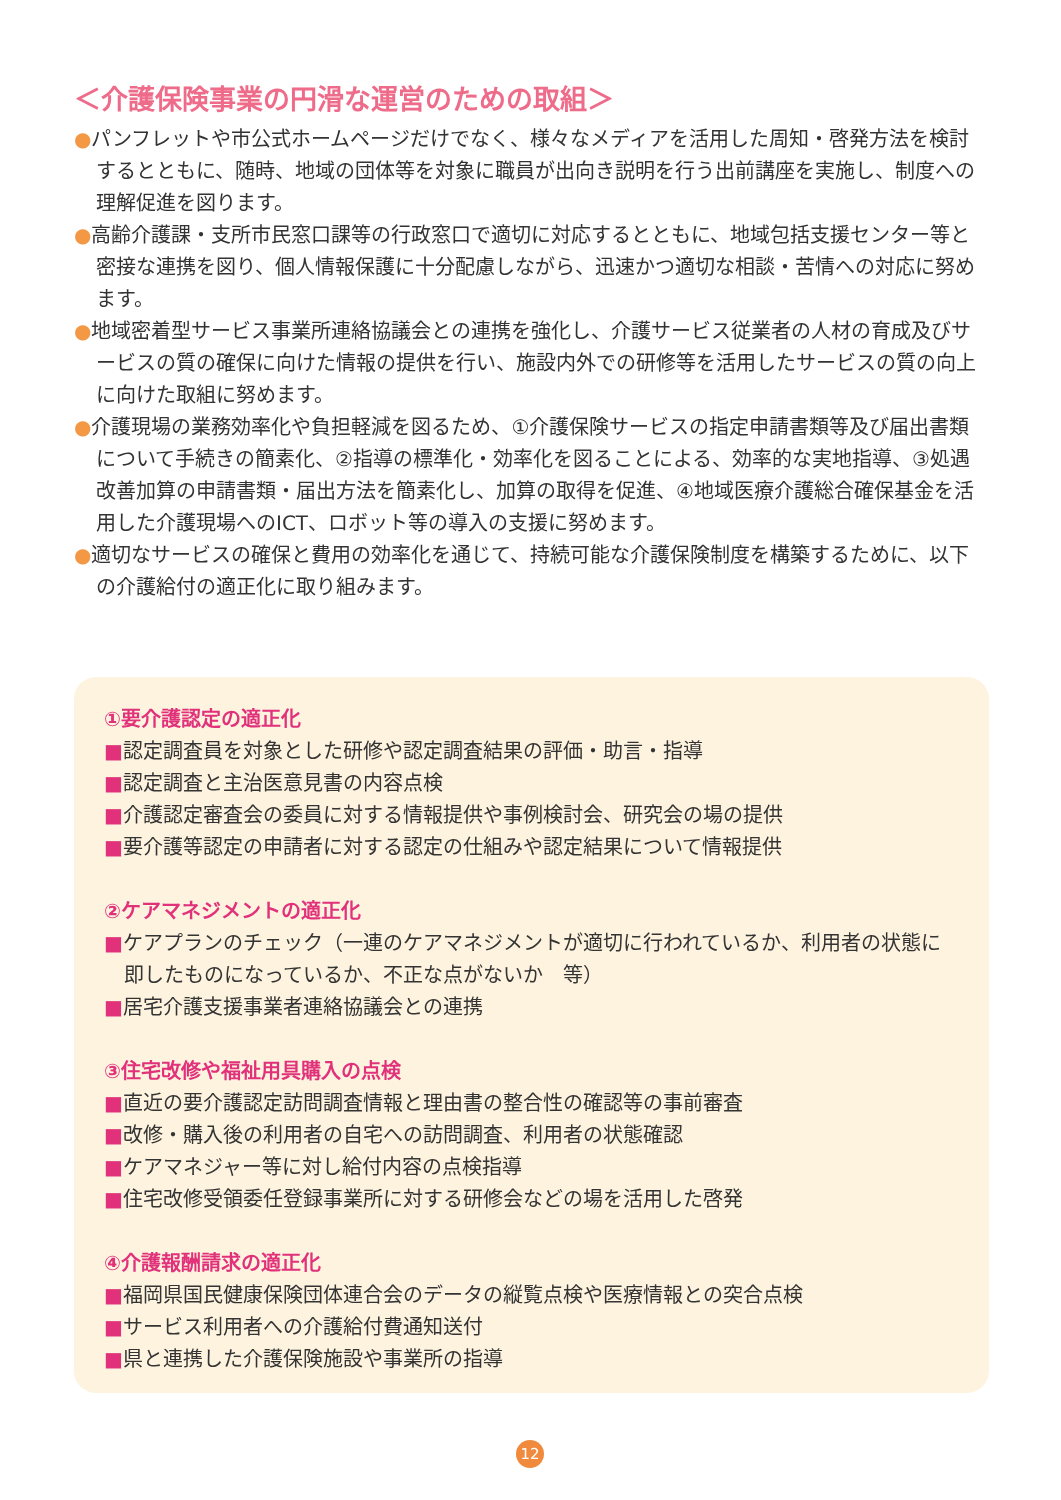＜介護保険事業の円滑な運営のための取組＞
●パンフレットや市公式ホームページだけでなく、様々なメディアを活用した周知・啓発方法を検討するとともに、随時、地域の団体等を対象に職員が出向き説明を行う出前講座を実施し、制度への理解促進を図ります。
●高齢介護課・支所市民窓口課等の行政窓口で適切に対応するとともに、地域包括支援センター等と密接な連携を図り、個人情報保護に十分配慮しながら、迅速かつ適切な相談・苦情への対応に努めます。
●地域密着型サービス事業所連絡協議会との連携を強化し、介護サービス従業者の人材の育成及びサービスの質の確保に向けた情報の提供を行い、施設内外での研修等を活用したサービスの質の向上に向けた取組に努めます。
●介護現場の業務効率化や負担軽減を図るため、①介護保険サービスの指定申請書類等及び届出書類について手続きの簡素化、②指導の標準化・効率化を図ることによる、効率的な実地指導、③処遇改善加算の申請書類・届出方法を簡素化し、加算の取得を促進、④地域医療介護総合確保基金を活用した介護現場へのICT、ロボット等の導入の支援に努めます。
●適切なサービスの確保と費用の効率化を通じて、持続可能な介護保険制度を構築するために、以下の介護給付の適正化に取り組みます。
①要介護認定の適正化
■認定調査員を対象とした研修や認定調査結果の評価・助言・指導
■認定調査と主治医意見書の内容点検
■介護認定審査会の委員に対する情報提供や事例検討会、研究会の場の提供
■要介護等認定の申請者に対する認定の仕組みや認定結果について情報提供
②ケアマネジメントの適正化
■ケアプランのチェック（一連のケアマネジメントが適切に行われているか、利用者の状態に即したものになっているか、不正な点がないか　等）
■居宅介護支援事業者連絡協議会との連携
③住宅改修や福祉用具購入の点検
■直近の要介護認定訪問調査情報と理由書の整合性の確認等の事前審査
■改修・購入後の利用者の自宅への訪問調査、利用者の状態確認
■ケアマネジャー等に対し給付内容の点検指導
■住宅改修受領委任登録事業所に対する研修会などの場を活用した啓発
④介護報酬請求の適正化
■福岡県国民健康保険団体連合会のデータの縦覧点検や医療情報との突合点検
■サービス利用者への介護給付費通知送付
■県と連携した介護保険施設や事業所の指導
12